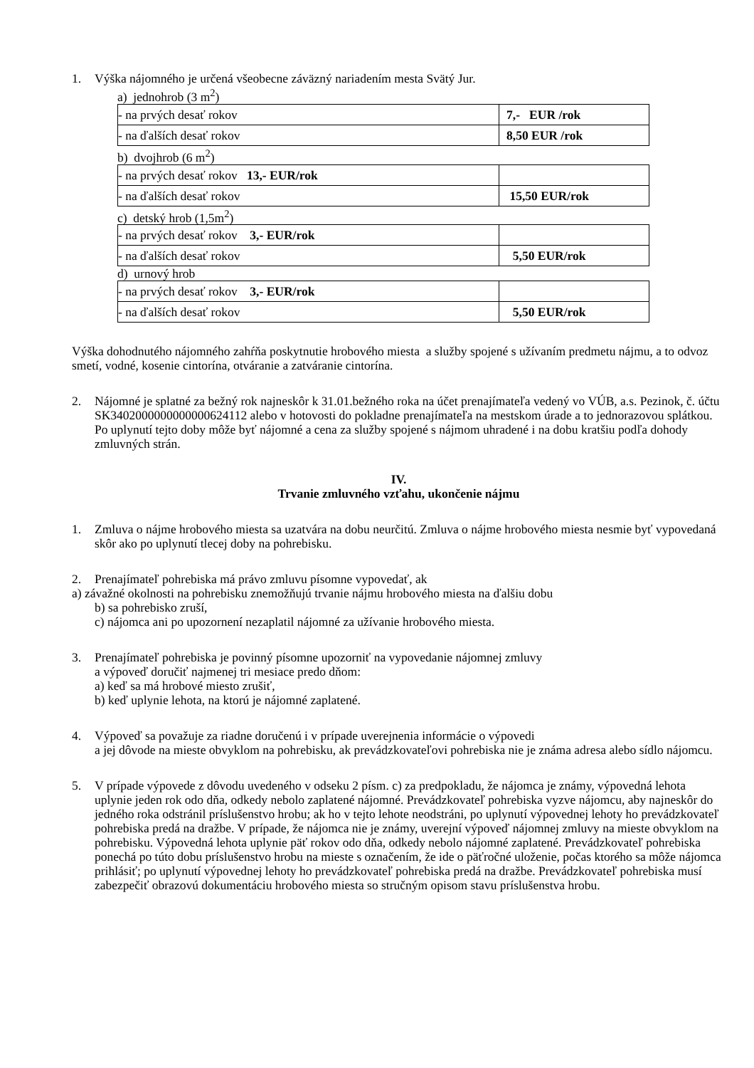1. Výška nájomného je určená všeobecne záväzný nariadením mesta Svätý Jur.
a) jednohrob (3 m<sup>2</sup>)
| - na prvých desať rokov | 7,- EUR /rok |
| - na ďalších desať rokov | 8,50 EUR /rok |
b) dvojhrob (6 m<sup>2</sup>)
| - na prvých desať rokov 13,- EUR/rok | |
| - na ďalších desať rokov | 15,50 EUR/rok |
c) detský hrob (1,5m<sup>2</sup>)
| - na prvých desať rokov 3,- EUR/rok | |
| - na ďalších desať rokov | 5,50 EUR/rok |
d) urnový hrob
| - na prvých desať rokov 3,- EUR/rok | |
| - na ďalších desať rokov | 5,50 EUR/rok |
Výška dohodnutého nájomného zahŕňa poskytnutie hrobového miesta a služby spojené s užívaním predmetu nájmu, a to odvoz smetí, vodné, kosenie cintorína, otváranie a zatváranie cintorína.
2. Nájomné je splatné za bežný rok najneskôr k 31.01.bežného roka na účet prenajímateľa vedený vo VÚB, a.s. Pezinok, č. účtu SK3402000000000000624112 alebo v hotovosti do pokladne prenajímateľa na mestskom úrade a to jednorazovou splátkou. Po uplynutí tejto doby môže byť nájomné a cena za služby spojené s nájmom uhradené i na dobu kratšiu podľa dohody zmluvných strán.
IV.
Trvanie zmluvného vzťahu, ukončenie nájmu
1. Zmluva o nájme hrobového miesta sa uzatvára na dobu neurčitú. Zmluva o nájme hrobového miesta nesmie byť vypovedaná skôr ako po uplynutí tlecej doby na pohrebisku.
2. Prenajímateľ pohrebiska má právo zmluvu písomne vypovedať, ak
a) závažné okolnosti na pohrebisku znemožňujú trvanie nájmu hrobového miesta na ďalšiu dobu
b) sa pohrebisko zruší,
c) nájomca ani po upozornení nezaplatil nájomné za užívanie hrobového miesta.
3. Prenajímateľ pohrebiska je povinný písomne upozorniť na vypovedanie nájomnej zmluvy
a výpoveď doručiť najmenej tri mesiace predo dňom:
a) keď sa má hrobové miesto zrušiť,
b) keď uplynie lehota, na ktorú je nájomné zaplatené.
4. Výpoveď sa považuje za riadne doručenú i v prípade uverejnenia informácie o výpovedi
a jej dôvode na mieste obvyklom na pohrebisku, ak prevádzkovateľovi pohrebiska nie je známa adresa alebo sídlo nájomcu.
5. V prípade výpovede z dôvodu uvedeného v odseku 2 písm. c) za predpokladu, že nájomca je známy, výpovedná lehota uplynie jeden rok odo dňa, odkedy nebolo zaplatené nájomné. Prevádzkovateľ pohrebiska vyzve nájomcu, aby najneskôr do jedného roka odstránil príslušenstvo hrobu; ak ho v tejto lehote neodstráni, po uplynutí výpovednej lehoty ho prevádzkovateľ pohrebiska predá na dražbe. V prípade, že nájomca nie je známy, uverejní výpoveď nájomnej zmluvy na mieste obvyklom na pohrebisku. Výpovedná lehota uplynie päť rokov odo dňa, odkedy nebolo nájomné zaplatené. Prevádzkovateľ pohrebiska ponechá po túto dobu príslušenstvo hrobu na mieste s označením, že ide o päťročné uloženie, počas ktorého sa môže nájomca prihlásiť; po uplynutí výpovednej lehoty ho prevádzkovateľ pohrebiska predá na dražbe. Prevádzkovateľ pohrebiska musí zabezpečiť obrazovú dokumentáciu hrobového miesta so stručným opisom stavu príslušenstva hrobu.